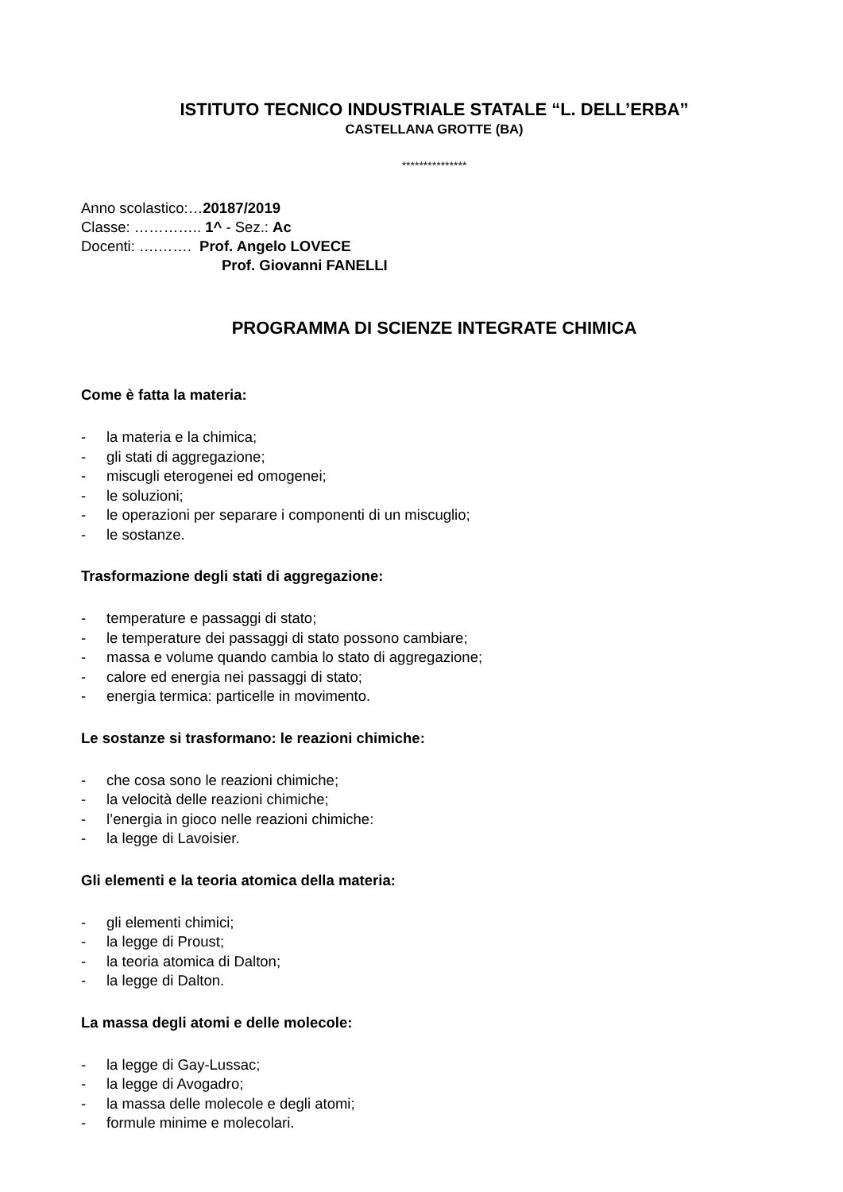ISTITUTO TECNICO INDUSTRIALE STATALE “L. DELL’ERBA”
CASTELLANA GROTTE (BA)
***************
Anno scolastico:…20187/2019
Classe: ………….. 1^ - Sez.: Ac
Docenti: ….……. Prof. Angelo LOVECE
Prof. Giovanni FANELLI
PROGRAMMA DI SCIENZE INTEGRATE CHIMICA
Come è fatta la materia:
- la materia e la chimica;
- gli stati di aggregazione;
- miscugli eterogenei ed omogenei;
- le soluzioni;
- le operazioni per separare i componenti di un miscuglio;
- le sostanze.
Trasformazione degli stati di aggregazione:
- temperature e passaggi di stato;
- le temperature dei passaggi di stato possono cambiare;
- massa e volume quando cambia lo stato di aggregazione;
- calore ed energia nei passaggi di stato;
- energia termica: particelle in movimento.
Le sostanze si trasformano: le reazioni chimiche:
- che cosa sono le reazioni chimiche;
- la velocità delle reazioni chimiche;
- l’energia in gioco nelle reazioni chimiche:
- la legge di Lavoisier.
Gli elementi e la teoria atomica della materia:
- gli elementi chimici;
- la legge di Proust;
- la teoria atomica di Dalton;
- la legge di Dalton.
La massa degli atomi e delle molecole:
- la legge di Gay-Lussac;
- la legge di Avogadro;
- la massa delle molecole e degli atomi;
- formule minime e molecolari.